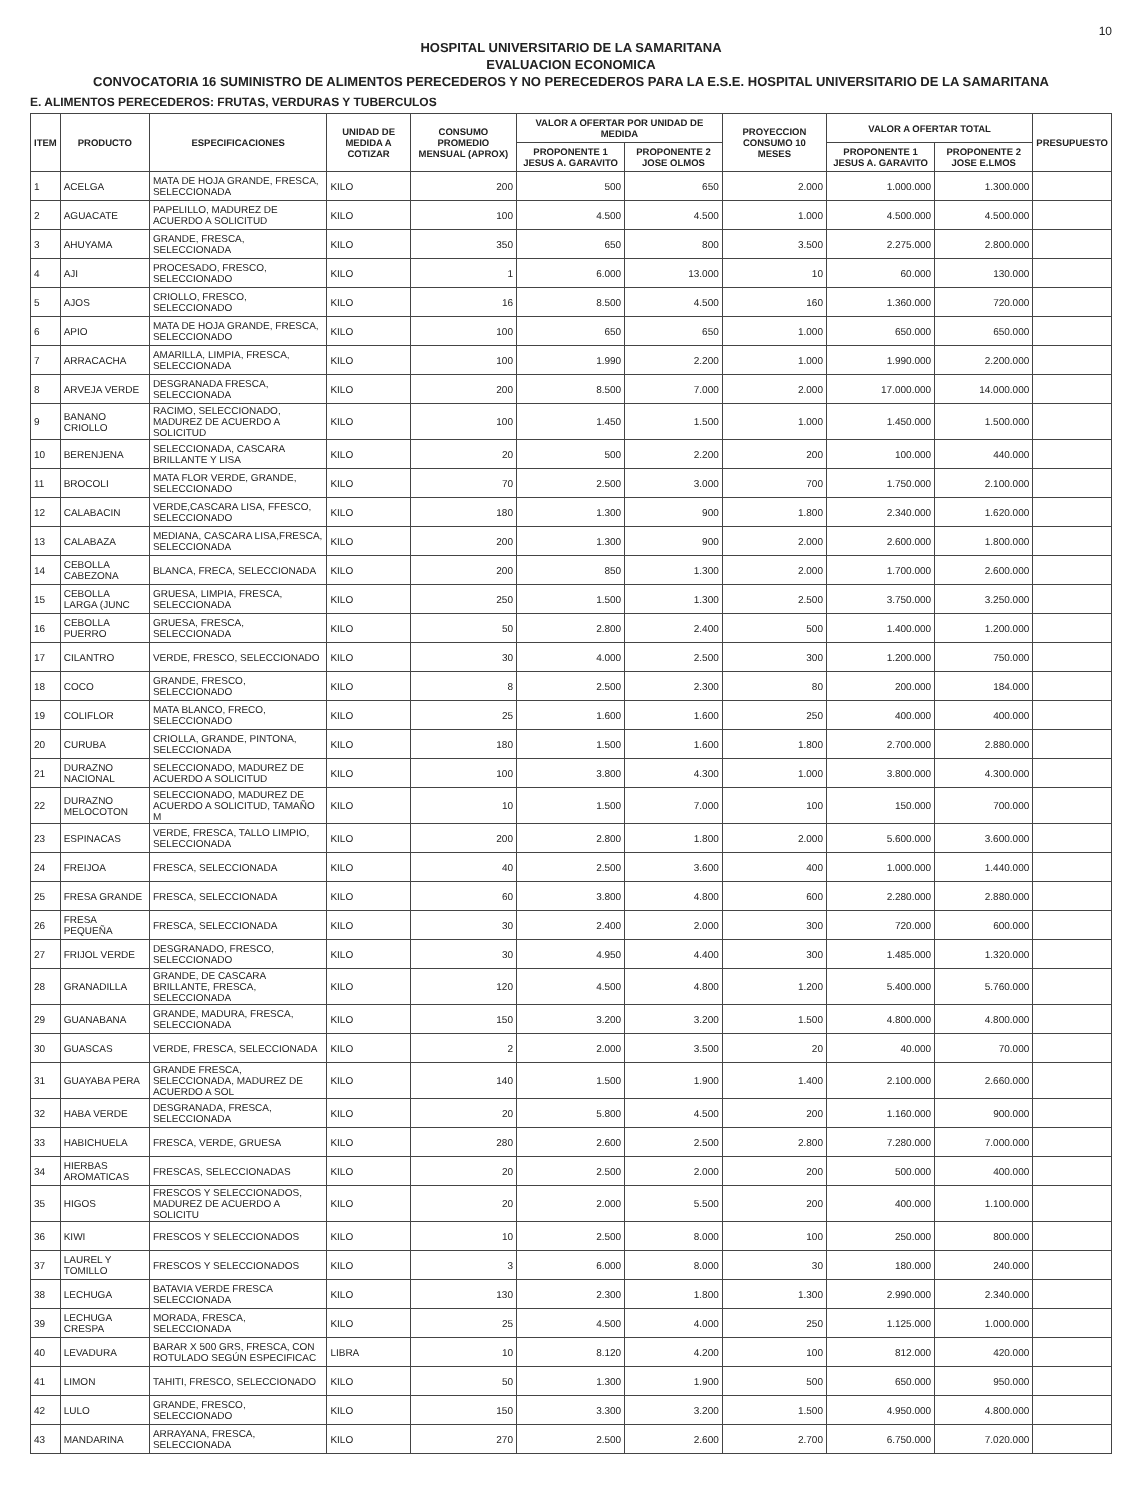10
HOSPITAL UNIVERSITARIO DE LA SAMARITANA
EVALUACION ECONOMICA
CONVOCATORIA 16 SUMINISTRO DE ALIMENTOS PERECEDEROS Y NO PERECEDEROS PARA LA E.S.E. HOSPITAL UNIVERSITARIO DE LA SAMARITANA
E. ALIMENTOS PERECEDEROS: FRUTAS, VERDURAS Y TUBERCULOS
| ITEM | PRODUCTO | ESPECIFICACIONES | UNIDAD DE MEDIDA A COTIZAR | CONSUMO PROMEDIO MENSUAL (APROX) | VALOR A OFERTAR POR UNIDAD DE MEDIDA | | PROYECCION CONSUMO 10 MESES | VALOR A OFERTAR TOTAL | | PRESUPUESTO |
| --- | --- | --- | --- | --- | --- | --- | --- | --- | --- | --- |
| | | | | | PROPONENTE 1 JESUS A. GARAVITO | PROPONENTE 2 JOSE OLMOS | | PROPONENTE 1 JESUS A. GARAVITO | PROPONENTE 2 JOSE E.LMOS | |
| 1 | ACELGA | MATA DE HOJA GRANDE, FRESCA, SELECCIONADA | KILO | 200 | 500 | 650 | 2.000 | 1.000.000 | 1.300.000 | |
| 2 | AGUACATE | PAPELILLO, MADUREZ DE ACUERDO A SOLICITUD | KILO | 100 | 4.500 | 4.500 | 1.000 | 4.500.000 | 4.500.000 | |
| 3 | AHUYAMA | GRANDE, FRESCA, SELECCIONADA | KILO | 350 | 650 | 800 | 3.500 | 2.275.000 | 2.800.000 | |
| 4 | AJI | PROCESADO, FRESCO, SELECCIONADO | KILO | 1 | 6.000 | 13.000 | 10 | 60.000 | 130.000 | |
| 5 | AJOS | CRIOLLO, FRESCO, SELECCIONADO | KILO | 16 | 8.500 | 4.500 | 160 | 1.360.000 | 720.000 | |
| 6 | APIO | MATA DE HOJA GRANDE, FRESCA, SELECCIONADO | KILO | 100 | 650 | 650 | 1.000 | 650.000 | 650.000 | |
| 7 | ARRACACHA | AMARILLA, LIMPIA, FRESCA, SELECCIONADA | KILO | 100 | 1.990 | 2.200 | 1.000 | 1.990.000 | 2.200.000 | |
| 8 | ARVEJA VERDE | DESGRANADA FRESCA, SELECCIONADA | KILO | 200 | 8.500 | 7.000 | 2.000 | 17.000.000 | 14.000.000 | |
| 9 | BANANO CRIOLLO | RACIMO, SELECCIONADO, MADUREZ DE ACUERDO A SOLICITUD | KILO | 100 | 1.450 | 1.500 | 1.000 | 1.450.000 | 1.500.000 | |
| 10 | BERENJENA | SELECCIONADA, CASCARA BRILLANTE Y LISA | KILO | 20 | 500 | 2.200 | 200 | 100.000 | 440.000 | |
| 11 | BROCOLI | MATA FLOR VERDE, GRANDE, SELECCIONADO | KILO | 70 | 2.500 | 3.000 | 700 | 1.750.000 | 2.100.000 | |
| 12 | CALABACIN | VERDE,CASCARA LISA, FFESCO, SELECCIONADO | KILO | 180 | 1.300 | 900 | 1.800 | 2.340.000 | 1.620.000 | |
| 13 | CALABAZA | MEDIANA, CASCARA LISA,FRESCA, SELECCIONADA | KILO | 200 | 1.300 | 900 | 2.000 | 2.600.000 | 1.800.000 | |
| 14 | CEBOLLA CABEZONA | BLANCA, FRECA, SELECCIONADA | KILO | 200 | 850 | 1.300 | 2.000 | 1.700.000 | 2.600.000 | |
| 15 | CEBOLLA LARGA (JUNC | GRUESA, LIMPIA, FRESCA, SELECCIONADA | KILO | 250 | 1.500 | 1.300 | 2.500 | 3.750.000 | 3.250.000 | |
| 16 | CEBOLLA PUERRO | GRUESA, FRESCA, SELECCIONADA | KILO | 50 | 2.800 | 2.400 | 500 | 1.400.000 | 1.200.000 | |
| 17 | CILANTRO | VERDE, FRESCO, SELECCIONADO | KILO | 30 | 4.000 | 2.500 | 300 | 1.200.000 | 750.000 | |
| 18 | COCO | GRANDE, FRESCO, SELECCIONADO | KILO | 8 | 2.500 | 2.300 | 80 | 200.000 | 184.000 | |
| 19 | COLIFLOR | MATA BLANCO, FRECO, SELECCIONADO | KILO | 25 | 1.600 | 1.600 | 250 | 400.000 | 400.000 | |
| 20 | CURUBA | CRIOLLA, GRANDE, PINTONA, SELECCIONADA | KILO | 180 | 1.500 | 1.600 | 1.800 | 2.700.000 | 2.880.000 | |
| 21 | DURAZNO NACIONAL | SELECCIONADO, MADUREZ DE ACUERDO A SOLICITUD | KILO | 100 | 3.800 | 4.300 | 1.000 | 3.800.000 | 4.300.000 | |
| 22 | DURAZNO MELOCOTON | SELECCIONADO, MADUREZ DE ACUERDO A SOLICITUD, TAMAÑO M | KILO | 10 | 1.500 | 7.000 | 100 | 150.000 | 700.000 | |
| 23 | ESPINACAS | VERDE, FRESCA, TALLO LIMPIO, SELECCIONADA | KILO | 200 | 2.800 | 1.800 | 2.000 | 5.600.000 | 3.600.000 | |
| 24 | FREIJOA | FRESCA, SELECCIONADA | KILO | 40 | 2.500 | 3.600 | 400 | 1.000.000 | 1.440.000 | |
| 25 | FRESA GRANDE | FRESCA, SELECCIONADA | KILO | 60 | 3.800 | 4.800 | 600 | 2.280.000 | 2.880.000 | |
| 26 | FRESA PEQUEÑA | FRESCA, SELECCIONADA | KILO | 30 | 2.400 | 2.000 | 300 | 720.000 | 600.000 | |
| 27 | FRIJOL VERDE | DESGRANADO, FRESCO, SELECCIONADO | KILO | 30 | 4.950 | 4.400 | 300 | 1.485.000 | 1.320.000 | |
| 28 | GRANADILLA | GRANDE, DE CASCARA BRILLANTE, FRESCA, SELECCIONADA | KILO | 120 | 4.500 | 4.800 | 1.200 | 5.400.000 | 5.760.000 | |
| 29 | GUANABANA | GRANDE, MADURA, FRESCA, SELECCIONADA | KILO | 150 | 3.200 | 3.200 | 1.500 | 4.800.000 | 4.800.000 | |
| 30 | GUASCAS | VERDE, FRESCA, SELECCIONADA | KILO | 2 | 2.000 | 3.500 | 20 | 40.000 | 70.000 | |
| 31 | GUAYABA PERA | GRANDE FRESCA, SELECCIONADA, MADUREZ DE ACUERDO A SOL | KILO | 140 | 1.500 | 1.900 | 1.400 | 2.100.000 | 2.660.000 | |
| 32 | HABA VERDE | DESGRANADA, FRESCA, SELECCIONADA | KILO | 20 | 5.800 | 4.500 | 200 | 1.160.000 | 900.000 | |
| 33 | HABICHUELA | FRESCA, VERDE, GRUESA | KILO | 280 | 2.600 | 2.500 | 2.800 | 7.280.000 | 7.000.000 | |
| 34 | HIERBAS AROMATICAS | FRESCAS, SELECCIONADAS | KILO | 20 | 2.500 | 2.000 | 200 | 500.000 | 400.000 | |
| 35 | HIGOS | FRESCOS Y SELECCIONADOS, MADUREZ DE ACUERDO A SOLICITU | KILO | 20 | 2.000 | 5.500 | 200 | 400.000 | 1.100.000 | |
| 36 | KIWI | FRESCOS Y SELECCIONADOS | KILO | 10 | 2.500 | 8.000 | 100 | 250.000 | 800.000 | |
| 37 | LAUREL Y TOMILLO | FRESCOS Y SELECCIONADOS | KILO | 3 | 6.000 | 8.000 | 30 | 180.000 | 240.000 | |
| 38 | LECHUGA | BATAVIA VERDE FRESCA SELECCIONADA | KILO | 130 | 2.300 | 1.800 | 1.300 | 2.990.000 | 2.340.000 | |
| 39 | LECHUGA CRESPA | MORADA, FRESCA, SELECCIONADA | KILO | 25 | 4.500 | 4.000 | 250 | 1.125.000 | 1.000.000 | |
| 40 | LEVADURA | BARAR X 500 GRS, FRESCA, CON ROTULADO SEGÚN ESPECIFICAC | LIBRA | 10 | 8.120 | 4.200 | 100 | 812.000 | 420.000 | |
| 41 | LIMON | TAHITI, FRESCO, SELECCIONADO | KILO | 50 | 1.300 | 1.900 | 500 | 650.000 | 950.000 | |
| 42 | LULO | GRANDE, FRESCO, SELECCIONADO | KILO | 150 | 3.300 | 3.200 | 1.500 | 4.950.000 | 4.800.000 | |
| 43 | MANDARINA | ARRAYANA, FRESCA, SELECCIONADA | KILO | 270 | 2.500 | 2.600 | 2.700 | 6.750.000 | 7.020.000 | |